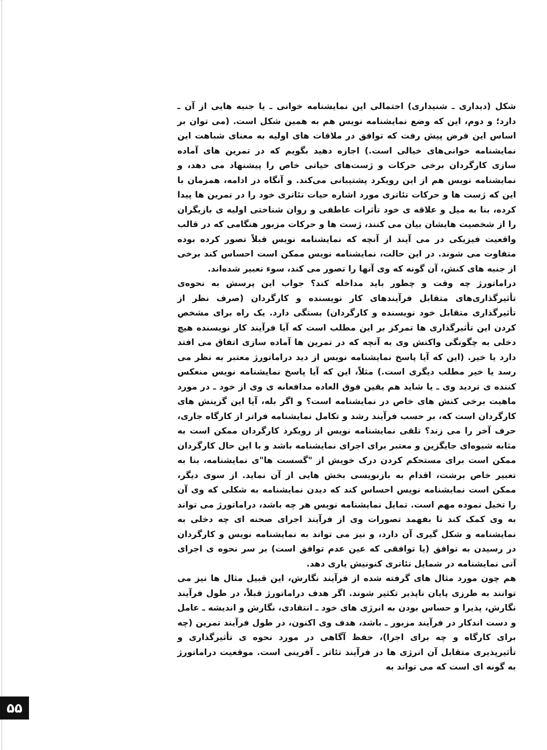شکل (دیداری ـ شنیداری) احتمالی این نمایشنامه خوانی ـ یا جنبه هایی از آن ـ دارد؛ و دوم، این که وضع نمایشنامه نویس هم به همین شکل است. (می توان بر اساس این فرض پیش رفت که توافق در ملاقات های اولیه به معنای شباهت این نمایشنامه خوانی‌های خیالی است.) اجازه دهید بگویم که در تمرین های آماده سازی کارگردان برخی حرکات و ژست‌های حیاتی خاص را پیشنهاد می دهد، و نمایشنامه نویس هم از این رویکرد پشتیبانی می‌کند. و آنگاه در ادامه، همزمان با این که ژست ها و حرکات تئاتری مورد اشاره حیات تئاتری خود را در تمرین ها پیدا کرده، بنا به میل و علاقه ی خود تأثرات عاطفی و روان شناختی اولیه ی بازیگران را از شخصیت هایشان بیان می کنند، ژست ها و حرکات مزبور هنگامی که در قالب واقعیت فیزیکی در می آیند از آنچه که نمایشنامه نویس قبلاً تصور کرده بوده متفاوت می شوند. در این حالت، نمایشنامه نویس ممکن است احساس کند برخی از جنبه های کنش، آن گونه که وی آنها را تصور می کند، سوء تعبیر شده‌اند.
دراماتورژ چه وقت و چطور باید مداخله کند؟ جواب این پرسش به نحوه‌ی تأثیرگذاری‌های متقابل فرآیندهای کار نویسنده و کارگردان (صرف نظر از تأثیرگذاری متقابل خود نویسنده و کارگردان) بستگی دارد. یک راه برای مشخص کردن این تأثیرگذاری ها تمرکز بر این مطلب است که آیا فرآیند کار نویسنده هیچ دخلی به چگونگی واکنش وی به آنچه که در تمرین ها آماده سازی اتفاق می افتد دارد یا خیر. (این که آیا پاسخ نمایشنامه نویس از دید دراماتورژ معتبر به نظر می رسد یا خیر مطلب دیگری است.) مثلاً، این که آیا پاسخ نمایشنامه نویس منعکس کننده ی تردید وی ـ یا شاید هم یقین فوق العاده مدافعانه ی وی از خود ـ در مورد ماهیت برخی کنش های خاص در نمایشنامه است؟ و اگر بله، آیا این گزینش های کارگردان است که، بر حسب فرآیند رشد و تکامل نمایشنامه فراتر از کارگاه جاری، حرف آخر را می زند؟ تلقی نمایشنامه نویس از رویکرد کارگردان ممکن است به مثابه شیوه‌ای جایگزین و معتبر برای اجرای نمایشنامه باشد و با این حال کارگردان ممکن است برای مستحکم کردن درک خویش از "گسست ها"ی نمایشنامه، بنا به تعبیر خاص برشت، اقدام به بازنویسی بخش هایی از آن نماید. از سوی دیگر، ممکن است نمایشنامه نویس احساس کند که دیدن نمایشنامه به شکلی که وی آن را تخیل نموده مهم است. تمایل نمایشنامه نویس هر چه باشد، دراماتورژ می تواند به وی کمک کند تا بفهمد تصورات وی از فرآیند اجرای صحنه ای چه دخلی به نمایشنامه و شکل گیری آن دارد، و نیز می تواند به نمایشنامه نویس و کارگردان در رسیدن به توافق (یا توافقی که عین عدم توافق است) بر سر نحوه ی اجرای آتی نمایشنامه در شمایل تئاتری کنونیش یاری دهد.
هم چون مورد مثال های گرفته شده از فرآیند نگارش، این قبیل مثال ها نیز می توانند به طرزی پایان ناپذیر تکثیر شوند. اگر هدف دراماتورژ قبلاً، در طول فرآیند نگارش، پذیرا و حساس بودن به انرژی های خود ـ انتقادی، نگارش و اندیشه ـ عامل و دست اندکار در فرآیند مزبور ـ باشد، هدف وی اکنون، در طول فرآیند تمرین (چه برای کارگاه و چه برای اجرا)، حفظ آگاهی در مورد نحوه ی تأثیرگذاری و تأثیرپذیری متقابل آن انرژی ها در فرآیند تئاتر ـ آفرینی است. موقعیت دراماتورژ به گونه ای است که می تواند به
۵۵